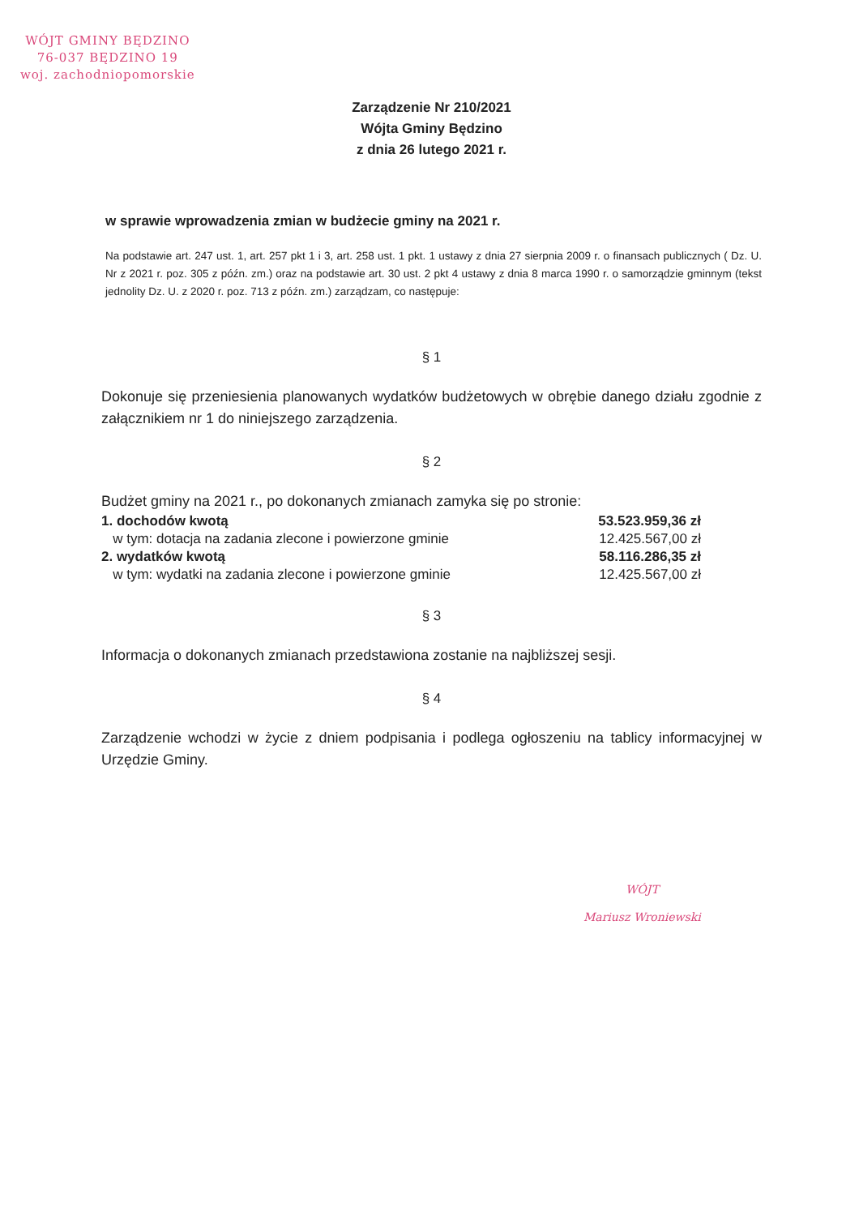WÓJT GMINY BĘDZINO
76-037 BĘDZINO 19
woj. zachodniopomorskie
Zarządzenie Nr 210/2021
Wójta Gminy Będzino
z dnia 26 lutego 2021 r.
w sprawie wprowadzenia zmian w budżecie gminy na 2021 r.
Na podstawie art. 247 ust. 1, art. 257 pkt 1 i 3, art. 258 ust. 1 pkt. 1 ustawy z dnia 27 sierpnia 2009 r. o finansach publicznych ( Dz. U. Nr z 2021 r. poz. 305 z późn. zm.) oraz na podstawie art. 30 ust. 2 pkt 4 ustawy z dnia 8 marca 1990 r. o samorządzie gminnym (tekst jednolity Dz. U. z 2020 r. poz. 713 z późn. zm.) zarządzam, co następuje:
§ 1
Dokonuje się przeniesienia planowanych wydatków budżetowych w obrębie danego działu zgodnie z załącznikiem nr 1 do niniejszego zarządzenia.
§ 2
Budżet gminy na 2021 r., po dokonanych zmianach zamyka się po stronie:
| 1. dochodów kwotą | 53.523.959,36 zł |
| w tym: dotacja na zadania zlecone i powierzone gminie | 12.425.567,00 zł |
| 2. wydatków kwotą | 58.116.286,35 zł |
| w tym: wydatki na zadania zlecone i powierzone gminie | 12.425.567,00 zł |
§ 3
Informacja o dokonanych zmianach przedstawiona zostanie na najbliższej sesji.
§ 4
Zarządzenie wchodzi w życie z dniem podpisania i podlega ogłoszeniu na tablicy informacyjnej w Urzędzie Gminy.
WÓJT
Mariusz Wroniewski